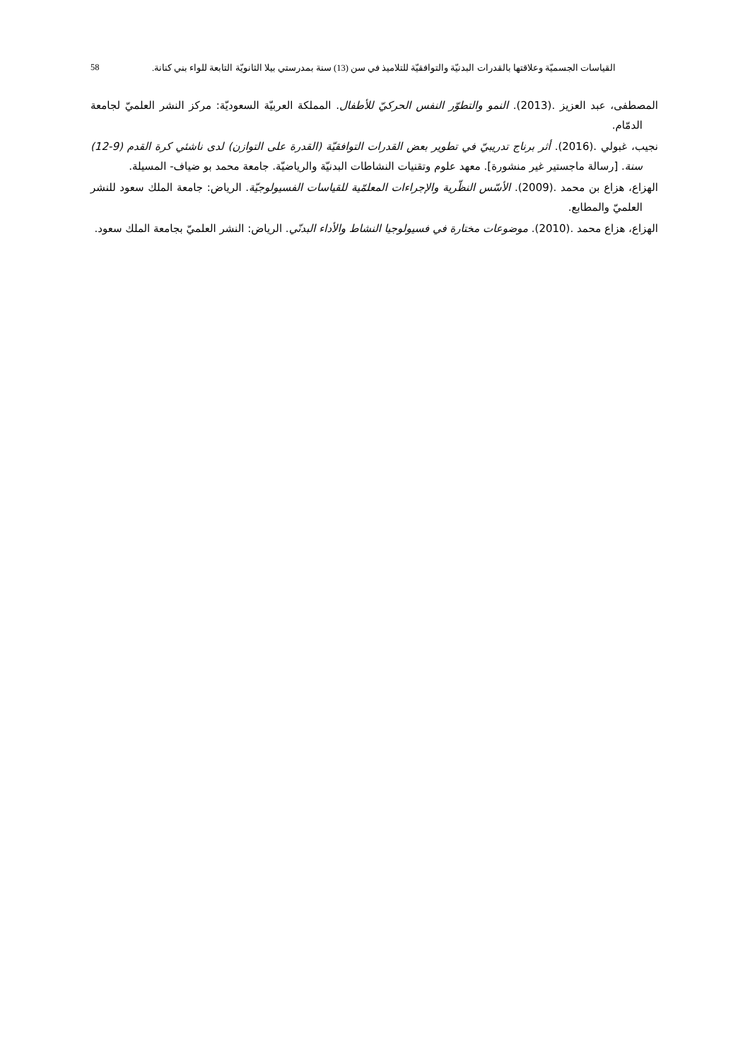القياسات الجسميّة وعلاقتها بالقدرات البدنيّة والتوافقيّة للتلاميذ في سن (13) سنة بمدرستي بيلا الثانويّة التابعة للواء بني كنانة. 58
المصطفى، عبد العزيز .(2013). النمو والتطوّر النفس الحركيّ للأطفال. المملكة العربيّة السعوديّة: مركز النشر العلميّ لجامعة الدمّام.
نجيب، غبولي .(2016). أثر برناج تدريبيّ في تطوير بعض القدرات التوافقيّة (القدرة على التوازن) لدى ناشئي كرة القدم (9-12) سنة. [رسالة ماجستير غير منشورة]. معهد علوم وتقنيات النشاطات البدنيّة والرياضيّة. جامعة محمد بو ضياف- المسيلة.
الهزاع، هزاع بن محمد .(2009). الأسّس النظّرية والإجراءات المعلمّية للقياسات الفسيولوجيّة. الرياض: جامعة الملك سعود للنشر العلميّ والمطابع.
الهزاع، هزاع محمد .(2010). موضوعات مختارة في فسيولوجيا النشاط والأداء البدنّي. الرياض: النشر العلميّ بجامعة الملك سعود.